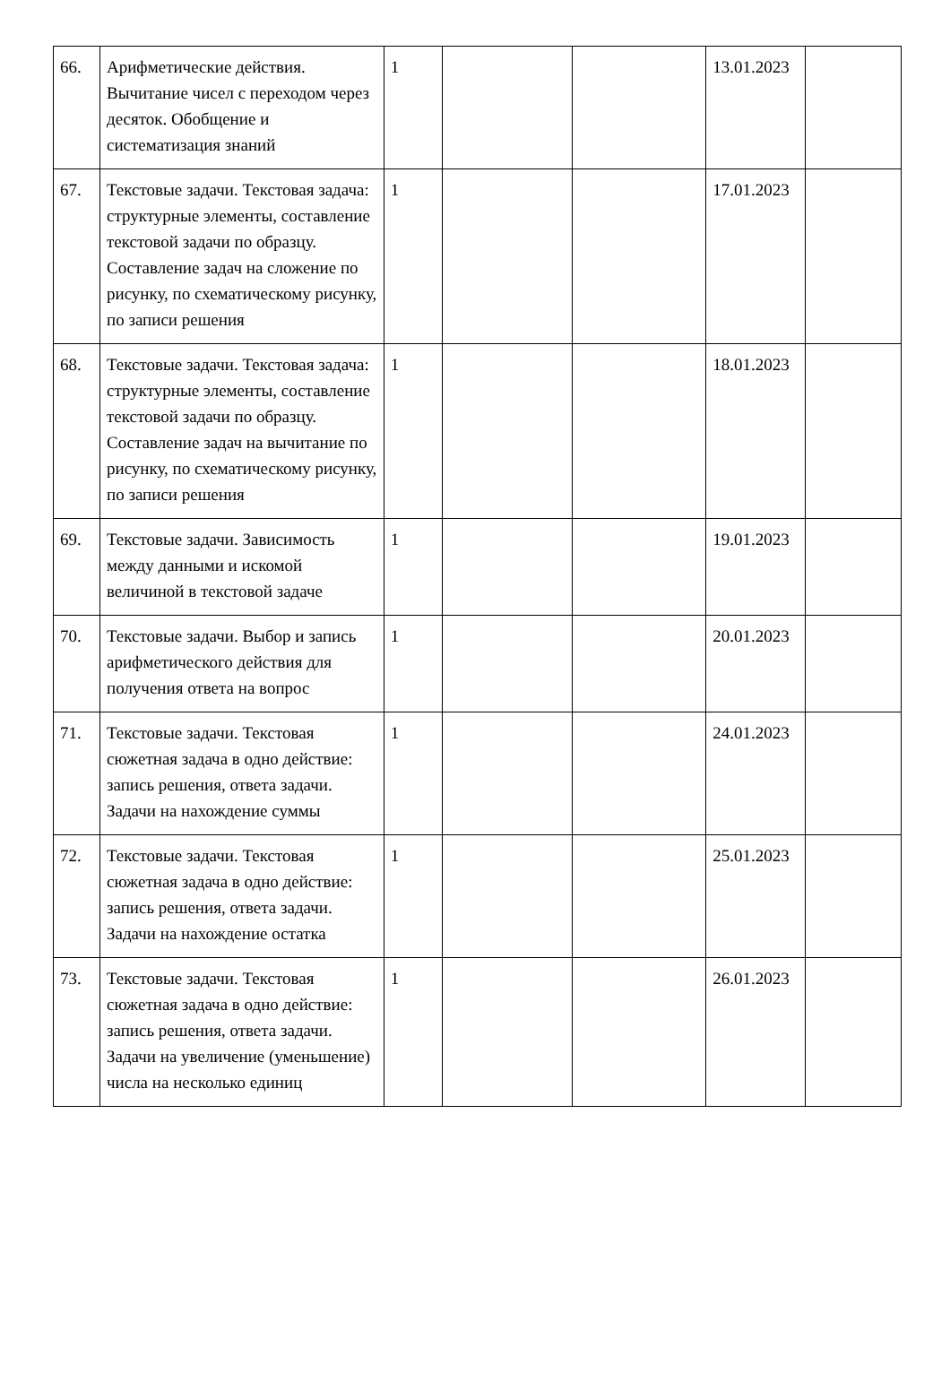| 66. | Арифметические действия. Вычитание чисел с переходом через десяток. Обобщение и систематизация знаний | 1 | | | 13.01.2023 | |
| 67. | Текстовые задачи. Текстовая задача: структурные элементы, составление текстовой задачи по образцу. Составление задач на сложение по рисунку, по схематическому рисунку, по записи решения | 1 | | | 17.01.2023 | |
| 68. | Текстовые задачи. Текстовая задача: структурные элементы, составление текстовой задачи по образцу. Составление задач на вычитание по рисунку, по схематическому рисунку, по записи решения | 1 | | | 18.01.2023 | |
| 69. | Текстовые задачи. Зависимость между данными и искомой величиной в текстовой задаче | 1 | | | 19.01.2023 | |
| 70. | Текстовые задачи. Выбор и запись арифметического действия для получения ответа на вопрос | 1 | | | 20.01.2023 | |
| 71. | Текстовые задачи. Текстовая сюжетная задача в одно действие: запись решения, ответа задачи. Задачи на нахождение суммы | 1 | | | 24.01.2023 | |
| 72. | Текстовые задачи. Текстовая сюжетная задача в одно действие: запись решения, ответа задачи. Задачи на нахождение остатка | 1 | | | 25.01.2023 | |
| 73. | Текстовые задачи. Текстовая сюжетная задача в одно действие: запись решения, ответа задачи. Задачи на увеличение (уменьшение) числа на несколько единиц | 1 | | | 26.01.2023 | |